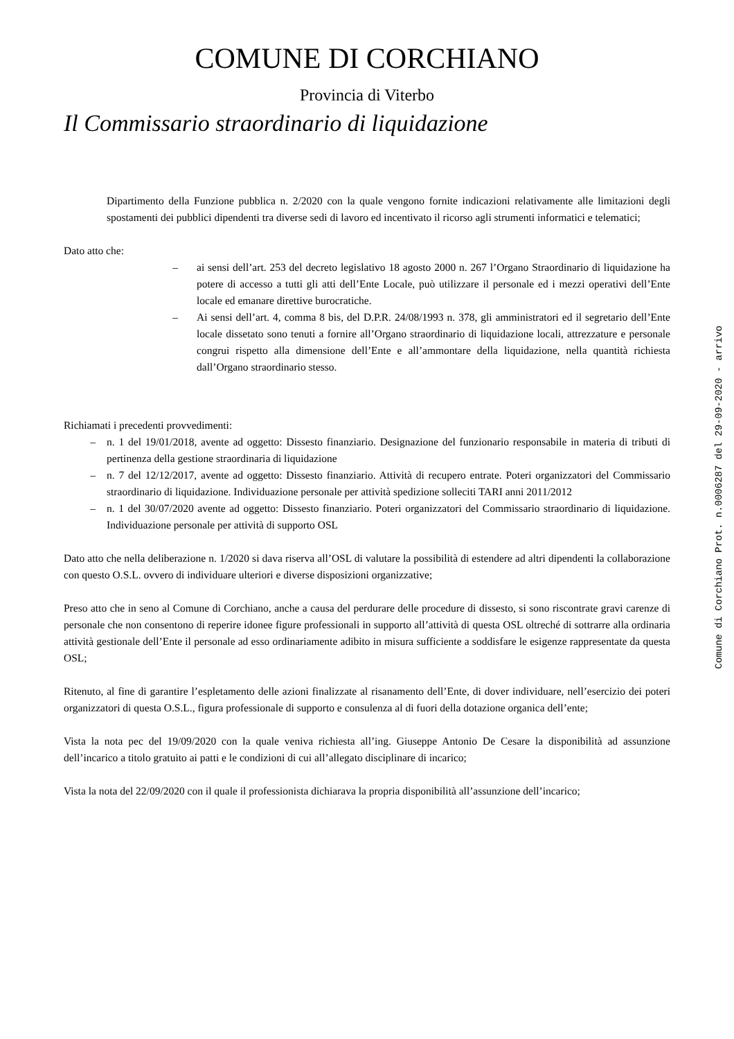COMUNE DI CORCHIANO
Provincia di Viterbo
Il Commissario straordinario di liquidazione
Dipartimento della Funzione pubblica n. 2/2020 con la quale vengono fornite indicazioni relativamente alle limitazioni degli spostamenti dei pubblici dipendenti tra diverse sedi di lavoro ed incentivato il ricorso agli strumenti informatici e telematici;
Dato atto che:
– ai sensi dell’art. 253 del decreto legislativo 18 agosto 2000 n. 267 l’Organo Straordinario di liquidazione ha potere di accesso a tutti gli atti dell’Ente Locale, può utilizzare il personale ed i mezzi operativi dell’Ente locale ed emanare direttive burocratiche.
– Ai sensi dell’art. 4, comma 8 bis, del D.P.R. 24/08/1993 n. 378, gli amministratori ed il segretario dell’Ente locale dissetato sono tenuti a fornire all’Organo straordinario di liquidazione locali, attrezzature e personale congrui rispetto alla dimensione dell’Ente e all’ammontare della liquidazione, nella quantità richiesta dall’Organo straordinario stesso.
Richiamati i precedenti provvedimenti:
– n. 1 del 19/01/2018, avente ad oggetto: Dissesto finanziario. Designazione del funzionario responsabile in materia di tributi di pertinenza della gestione straordinaria di liquidazione
– n. 7 del 12/12/2017, avente ad oggetto: Dissesto finanziario. Attività di recupero entrate. Poteri organizzatori del Commissario straordinario di liquidazione. Individuazione personale per attività spedizione solleciti TARI anni 2011/2012
– n. 1 del 30/07/2020 avente ad oggetto: Dissesto finanziario. Poteri organizzatori del Commissario straordinario di liquidazione. Individuazione personale per attività di supporto OSL
Dato atto che nella deliberazione n. 1/2020 si dava riserva all’OSL di valutare la possibilità di estendere ad altri dipendenti la collaborazione con questo O.S.L. ovvero di individuare ulteriori e diverse disposizioni organizzative;
Preso atto che in seno al Comune di Corchiano, anche a causa del perdurare delle procedure di dissesto, si sono riscontrate gravi carenze di personale che non consentono di reperire idonee figure professionali in supporto all’attività di questa OSL oltreché di sottrarre alla ordinaria attività gestionale dell’Ente il personale ad esso ordinariamente adibito in misura sufficiente a soddisfare le esigenze rappresentate da questa OSL;
Ritenuto, al fine di garantire l’espletamento delle azioni finalizzate al risanamento dell’Ente, di dover individuare, nell’esercizio dei poteri organizzatori di questa O.S.L., figura professionale di supporto e consulenza al di fuori della dotazione organica dell’ente;
Vista la nota pec del 19/09/2020 con la quale veniva richiesta all’ing. Giuseppe Antonio De Cesare la disponibilità ad assunzione dell’incarico a titolo gratuito ai patti e le condizioni di cui all’allegato disciplinare di incarico;
Vista la nota del 22/09/2020 con il quale il professionista dichiarava la propria disponibilità all’assunzione dell’incarico;
Comune di Corchiano Prot. n.0006287 del 29-09-2020 - arrivo